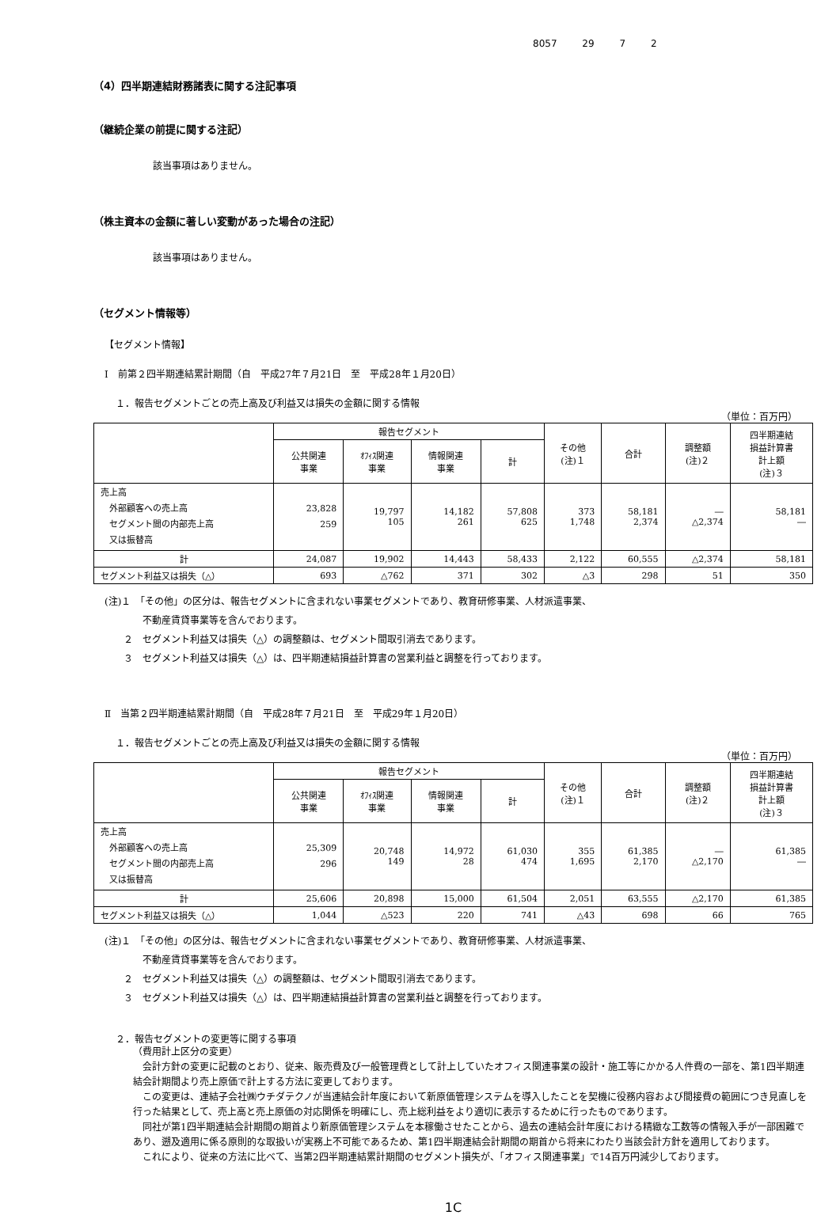8057 29 7 2
（4）四半期連結財務諸表に関する注記事項
（継続企業の前提に関する注記）
該当事項はありません。
（株主資本の金額に著しい変動があった場合の注記）
該当事項はありません。
（セグメント情報等）
【セグメント情報】
Ⅰ　前第２四半期連結累計期間（自　平成27年７月21日　至　平成28年１月20日）
１．報告セグメントごとの売上高及び利益又は損失の金額に関する情報
（単位：百万円）
| | 報告セグメント | | | | その他 (注)１ | 合計 | 調整額 (注)２ | 四半期連結 損益計算書 計上額 (注)３ |
| --- | --- | --- | --- | --- | --- | --- | --- | --- |
| | 公共関連 事業 | ｵﾌｨｽ関連 事業 | 情報関連 事業 | 計 | | | | |
| 売上高 外部顧客への売上高 セグメント間の内部売上高 又は振替高 | 23,828 259 | 19,797 105 | 14,182 261 | 57,808 625 | 373 1,748 | 58,181 2,374 | ― △2,374 | 58,181 ― |
| 計 | 24,087 | 19,902 | 14,443 | 58,433 | 2,122 | 60,555 | △2,374 | 58,181 |
| セグメント利益又は損失（△） | 693 | △762 | 371 | 302 | △3 | 298 | 51 | 350 |
(注)１　「その他」の区分は、報告セグメントに含まれない事業セグメントであり、教育研修事業、人材派遣事業、
　　　　不動産賃貸事業等を含んでおります。
　　２　セグメント利益又は損失（△）の調整額は、セグメント間取引消去であります。
　　３　セグメント利益又は損失（△）は、四半期連結損益計算書の営業利益と調整を行っております。
Ⅱ　当第２四半期連結累計期間（自　平成28年７月21日　至　平成29年１月20日）
１．報告セグメントごとの売上高及び利益又は損失の金額に関する情報
（単位：百万円）
| | 報告セグメント | | | | その他 (注)１ | 合計 | 調整額 (注)２ | 四半期連結 損益計算書 計上額 (注)３ |
| --- | --- | --- | --- | --- | --- | --- | --- | --- |
| | 公共関連 事業 | ｵﾌｨｽ関連 事業 | 情報関連 事業 | 計 | | | | |
| 売上高 外部顧客への売上高 セグメント間の内部売上高 又は振替高 | 25,309 296 | 20,748 149 | 14,972 28 | 61,030 474 | 355 1,695 | 61,385 2,170 | ― △2,170 | 61,385 ― |
| 計 | 25,606 | 20,898 | 15,000 | 61,504 | 2,051 | 63,555 | △2,170 | 61,385 |
| セグメント利益又は損失（△） | 1,044 | △523 | 220 | 741 | △43 | 698 | 66 | 765 |
(注)１　「その他」の区分は、報告セグメントに含まれない事業セグメントであり、教育研修事業、人材派遣事業、
　　　　不動産賃貸事業等を含んでおります。
　　２　セグメント利益又は損失（△）の調整額は、セグメント間取引消去であります。
　　３　セグメント利益又は損失（△）は、四半期連結損益計算書の営業利益と調整を行っております。
２．報告セグメントの変更等に関する事項
（費用計上区分の変更）
　会計方針の変更に記載のとおり、従来、販売費及び一般管理費として計上していたオフィス関連事業の設計・施工等にかかる人件費の一部を、第1四半期連結会計期間より売上原価で計上する方法に変更しております。
　この変更は、連結子会社㈱ウチダテクノが当連結会計年度において新原価管理システムを導入したことを契機に役務内容および間接費の範囲につき見直しを行った結果として、売上高と売上原価の対応関係を明確にし、売上総利益をより適切に表示するために行ったものであります。
　同社が第1四半期連結会計期間の期首より新原価管理システムを本稼働させたことから、過去の連結会計年度における精緻な工数等の情報入手が一部困難であり、遡及適用に係る原則的な取扱いが実務上不可能であるため、第1四半期連結会計期間の期首から将来にわたり当該会計方針を適用しております。
　これにより、従来の方法に比べて、当第2四半期連結累計期間のセグメント損失が、「オフィス関連事業」で14百万円減少しております。
1C